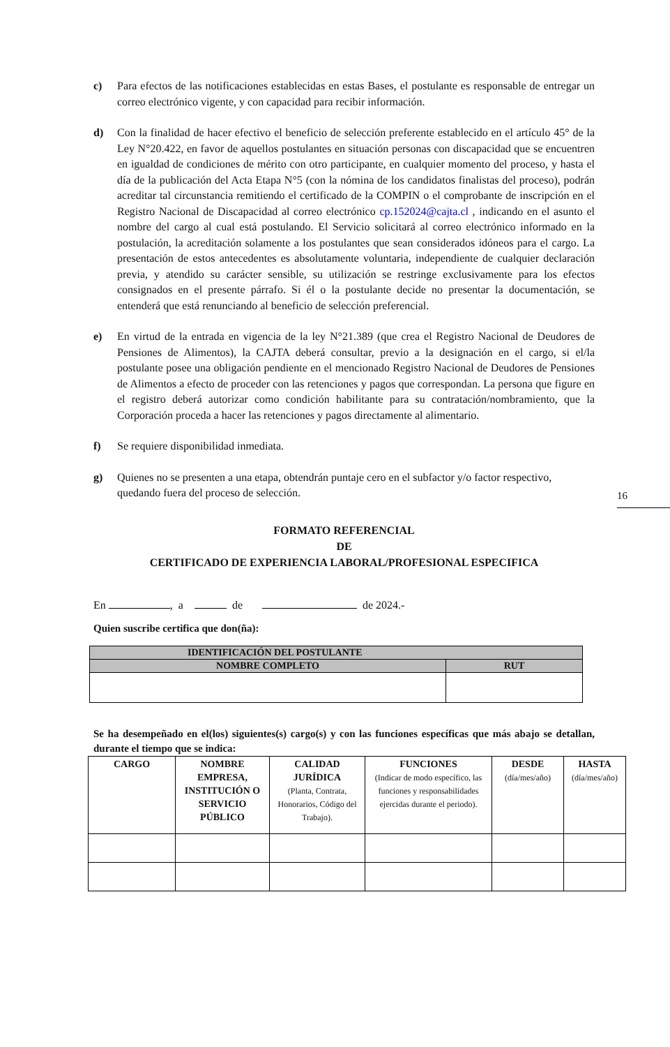c) Para efectos de las notificaciones establecidas en estas Bases, el postulante es responsable de entregar un correo electrónico vigente, y con capacidad para recibir información.
d) Con la finalidad de hacer efectivo el beneficio de selección preferente establecido en el artículo 45° de la Ley N°20.422, en favor de aquellos postulantes en situación personas con discapacidad que se encuentren en igualdad de condiciones de mérito con otro participante, en cualquier momento del proceso, y hasta el día de la publicación del Acta Etapa N°5 (con la nómina de los candidatos finalistas del proceso), podrán acreditar tal circunstancia remitiendo el certificado de la COMPIN o el comprobante de inscripción en el Registro Nacional de Discapacidad al correo electrónico cp.152024@cajta.cl , indicando en el asunto el nombre del cargo al cual está postulando. El Servicio solicitará al correo electrónico informado en la postulación, la acreditación solamente a los postulantes que sean considerados idóneos para el cargo. La presentación de estos antecedentes es absolutamente voluntaria, independiente de cualquier declaración previa, y atendido su carácter sensible, su utilización se restringe exclusivamente para los efectos consignados en el presente párrafo. Si él o la postulante decide no presentar la documentación, se entenderá que está renunciando al beneficio de selección preferencial.
e) En virtud de la entrada en vigencia de la ley N°21.389 (que crea el Registro Nacional de Deudores de Pensiones de Alimentos), la CAJTA deberá consultar, previo a la designación en el cargo, si el/la postulante posee una obligación pendiente en el mencionado Registro Nacional de Deudores de Pensiones de Alimentos a efecto de proceder con las retenciones y pagos que correspondan. La persona que figure en el registro deberá autorizar como condición habilitante para su contratación/nombramiento, que la Corporación proceda a hacer las retenciones y pagos directamente al alimentario.
f) Se requiere disponibilidad inmediata.
16
g) Quienes no se presenten a una etapa, obtendrán puntaje cero en el subfactor y/o factor respectivo, quedando fuera del proceso de selección.
FORMATO REFERENCIAL
DE
CERTIFICADO DE EXPERIENCIA LABORAL/PROFESIONAL ESPECIFICA
En , a de de 2024.-
Quien suscribe certifica que don(ña):
| IDENTIFICACIÓN DEL POSTULANTE | |
| --- | --- |
| NOMBRE COMPLETO | RUT |
Se ha desempeñado en el(los) siguientes(s) cargo(s) y con las funciones específicas que más abajo se detallan, durante el tiempo que se indica:
| CARGO | NOMBRE EMPRESA, INSTITUCIÓN O SERVICIO PÚBLICO | CALIDAD JURÍDICA (Planta, Contrata, Honorarios, Código del Trabajo). | FUNCIONES (Indicar de modo específico, las funciones y responsabilidades ejercidas durante el periodo). | DESDE (día/mes/año) | HASTA (día/mes/año) |
| --- | --- | --- | --- | --- | --- |